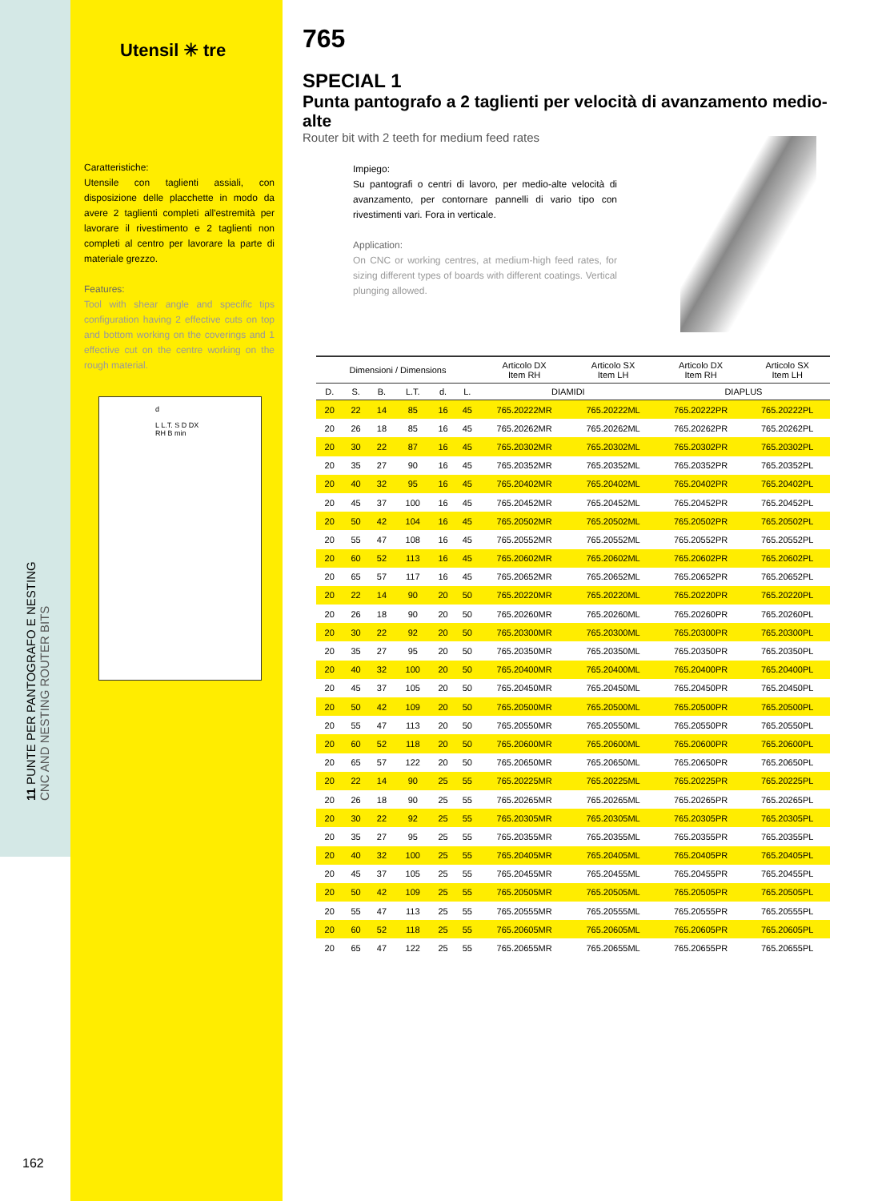Utensil ✳ tre
Caratteristiche:
Utensile con taglienti assiali, con disposizione delle placchette in modo da avere 2 taglienti completi all'estremità per lavorare il rivestimento e 2 taglienti non completi al centro per lavorare la parte di materiale grezzo.
Features:
Tool with shear angle and specific tips configuration having 2 effective cuts on top and bottom working on the coverings and 1 effective cut on the centre working on the rough material.
d
L L.T. S D DX RH B min
11 PUNTE PER PANTOGRAFO E NESTING
CNC AND NESTING ROUTER BITS
765
SPECIAL 1
Punta pantografo a 2 taglienti per velocità di avanzamento medio-alte
Router bit with 2 teeth for medium feed rates
Impiego:
Su pantografi o centri di lavoro, per medio-alte velocità di avanzamento, per contornare pannelli di vario tipo con rivestimenti vari. Fora in verticale.
Application:
On CNC or working centres, at medium-high feed rates, for sizing different types of boards with different coatings. Vertical plunging allowed.
| Dimensioni / Dimensions | | | | | | Articolo DX Item RH | Articolo SX Item LH | Articolo DX Item RH | Articolo SX Item LH |
| --- | --- | --- | --- | --- | --- | --- | --- | --- | --- |
| D. | S. | B. | L.T. | d. | L. | DIAMIDI | | DIAPLUS | |
| 20 | 22 | 14 | 85 | 16 | 45 | 765.20222MR | 765.20222ML | 765.20222PR | 765.20222PL |
| 20 | 26 | 18 | 85 | 16 | 45 | 765.20262MR | 765.20262ML | 765.20262PR | 765.20262PL |
| 20 | 30 | 22 | 87 | 16 | 45 | 765.20302MR | 765.20302ML | 765.20302PR | 765.20302PL |
| 20 | 35 | 27 | 90 | 16 | 45 | 765.20352MR | 765.20352ML | 765.20352PR | 765.20352PL |
| 20 | 40 | 32 | 95 | 16 | 45 | 765.20402MR | 765.20402ML | 765.20402PR | 765.20402PL |
| 20 | 45 | 37 | 100 | 16 | 45 | 765.20452MR | 765.20452ML | 765.20452PR | 765.20452PL |
| 20 | 50 | 42 | 104 | 16 | 45 | 765.20502MR | 765.20502ML | 765.20502PR | 765.20502PL |
| 20 | 55 | 47 | 108 | 16 | 45 | 765.20552MR | 765.20552ML | 765.20552PR | 765.20552PL |
| 20 | 60 | 52 | 113 | 16 | 45 | 765.20602MR | 765.20602ML | 765.20602PR | 765.20602PL |
| 20 | 65 | 57 | 117 | 16 | 45 | 765.20652MR | 765.20652ML | 765.20652PR | 765.20652PL |
| 20 | 22 | 14 | 90 | 20 | 50 | 765.20220MR | 765.20220ML | 765.20220PR | 765.20220PL |
| 20 | 26 | 18 | 90 | 20 | 50 | 765.20260MR | 765.20260ML | 765.20260PR | 765.20260PL |
| 20 | 30 | 22 | 92 | 20 | 50 | 765.20300MR | 765.20300ML | 765.20300PR | 765.20300PL |
| 20 | 35 | 27 | 95 | 20 | 50 | 765.20350MR | 765.20350ML | 765.20350PR | 765.20350PL |
| 20 | 40 | 32 | 100 | 20 | 50 | 765.20400MR | 765.20400ML | 765.20400PR | 765.20400PL |
| 20 | 45 | 37 | 105 | 20 | 50 | 765.20450MR | 765.20450ML | 765.20450PR | 765.20450PL |
| 20 | 50 | 42 | 109 | 20 | 50 | 765.20500MR | 765.20500ML | 765.20500PR | 765.20500PL |
| 20 | 55 | 47 | 113 | 20 | 50 | 765.20550MR | 765.20550ML | 765.20550PR | 765.20550PL |
| 20 | 60 | 52 | 118 | 20 | 50 | 765.20600MR | 765.20600ML | 765.20600PR | 765.20600PL |
| 20 | 65 | 57 | 122 | 20 | 50 | 765.20650MR | 765.20650ML | 765.20650PR | 765.20650PL |
| 20 | 22 | 14 | 90 | 25 | 55 | 765.20225MR | 765.20225ML | 765.20225PR | 765.20225PL |
| 20 | 26 | 18 | 90 | 25 | 55 | 765.20265MR | 765.20265ML | 765.20265PR | 765.20265PL |
| 20 | 30 | 22 | 92 | 25 | 55 | 765.20305MR | 765.20305ML | 765.20305PR | 765.20305PL |
| 20 | 35 | 27 | 95 | 25 | 55 | 765.20355MR | 765.20355ML | 765.20355PR | 765.20355PL |
| 20 | 40 | 32 | 100 | 25 | 55 | 765.20405MR | 765.20405ML | 765.20405PR | 765.20405PL |
| 20 | 45 | 37 | 105 | 25 | 55 | 765.20455MR | 765.20455ML | 765.20455PR | 765.20455PL |
| 20 | 50 | 42 | 109 | 25 | 55 | 765.20505MR | 765.20505ML | 765.20505PR | 765.20505PL |
| 20 | 55 | 47 | 113 | 25 | 55 | 765.20555MR | 765.20555ML | 765.20555PR | 765.20555PL |
| 20 | 60 | 52 | 118 | 25 | 55 | 765.20605MR | 765.20605ML | 765.20605PR | 765.20605PL |
| 20 | 65 | 47 | 122 | 25 | 55 | 765.20655MR | 765.20655ML | 765.20655PR | 765.20655PL |
162